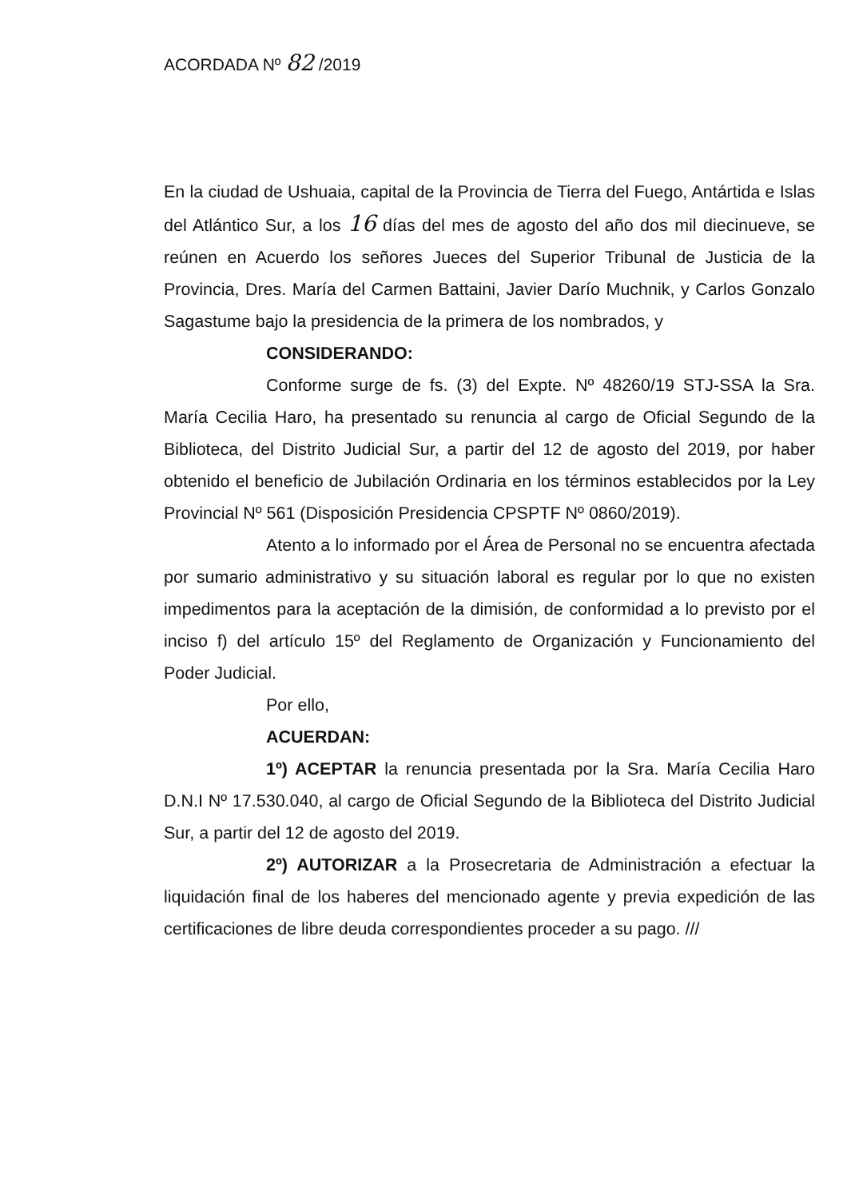ACORDADA Nº 82 /2019
En la ciudad de Ushuaia, capital de la Provincia de Tierra del Fuego, Antártida e Islas del Atlántico Sur, a los 16 días del mes de agosto del año dos mil diecinueve, se reúnen en Acuerdo los señores Jueces del Superior Tribunal de Justicia de la Provincia, Dres. María del Carmen Battaini, Javier Darío Muchnik, y Carlos Gonzalo Sagastume bajo la presidencia de la primera de los nombrados, y
CONSIDERANDO:
Conforme surge de fs. (3) del Expte. Nº 48260/19 STJ-SSA la Sra. María Cecilia Haro, ha presentado su renuncia al cargo de Oficial Segundo de la Biblioteca, del Distrito Judicial Sur, a partir del 12 de agosto del 2019, por haber obtenido el beneficio de Jubilación Ordinaria en los términos establecidos por la Ley Provincial Nº 561 (Disposición Presidencia CPSPTF Nº 0860/2019).
Atento a lo informado por el Área de Personal no se encuentra afectada por sumario administrativo y su situación laboral es regular por lo que no existen impedimentos para la aceptación de la dimisión, de conformidad a lo previsto por el inciso f) del artículo 15º del Reglamento de Organización y Funcionamiento del Poder Judicial.
Por ello,
ACUERDAN:
1º) ACEPTAR la renuncia presentada por la Sra. María Cecilia Haro D.N.I Nº 17.530.040, al cargo de Oficial Segundo de la Biblioteca del Distrito Judicial Sur, a partir del 12 de agosto del 2019.
2º) AUTORIZAR a la Prosecretaria de Administración a efectuar la liquidación final de los haberes del mencionado agente y previa expedición de las certificaciones de libre deuda correspondientes proceder a su pago. ///